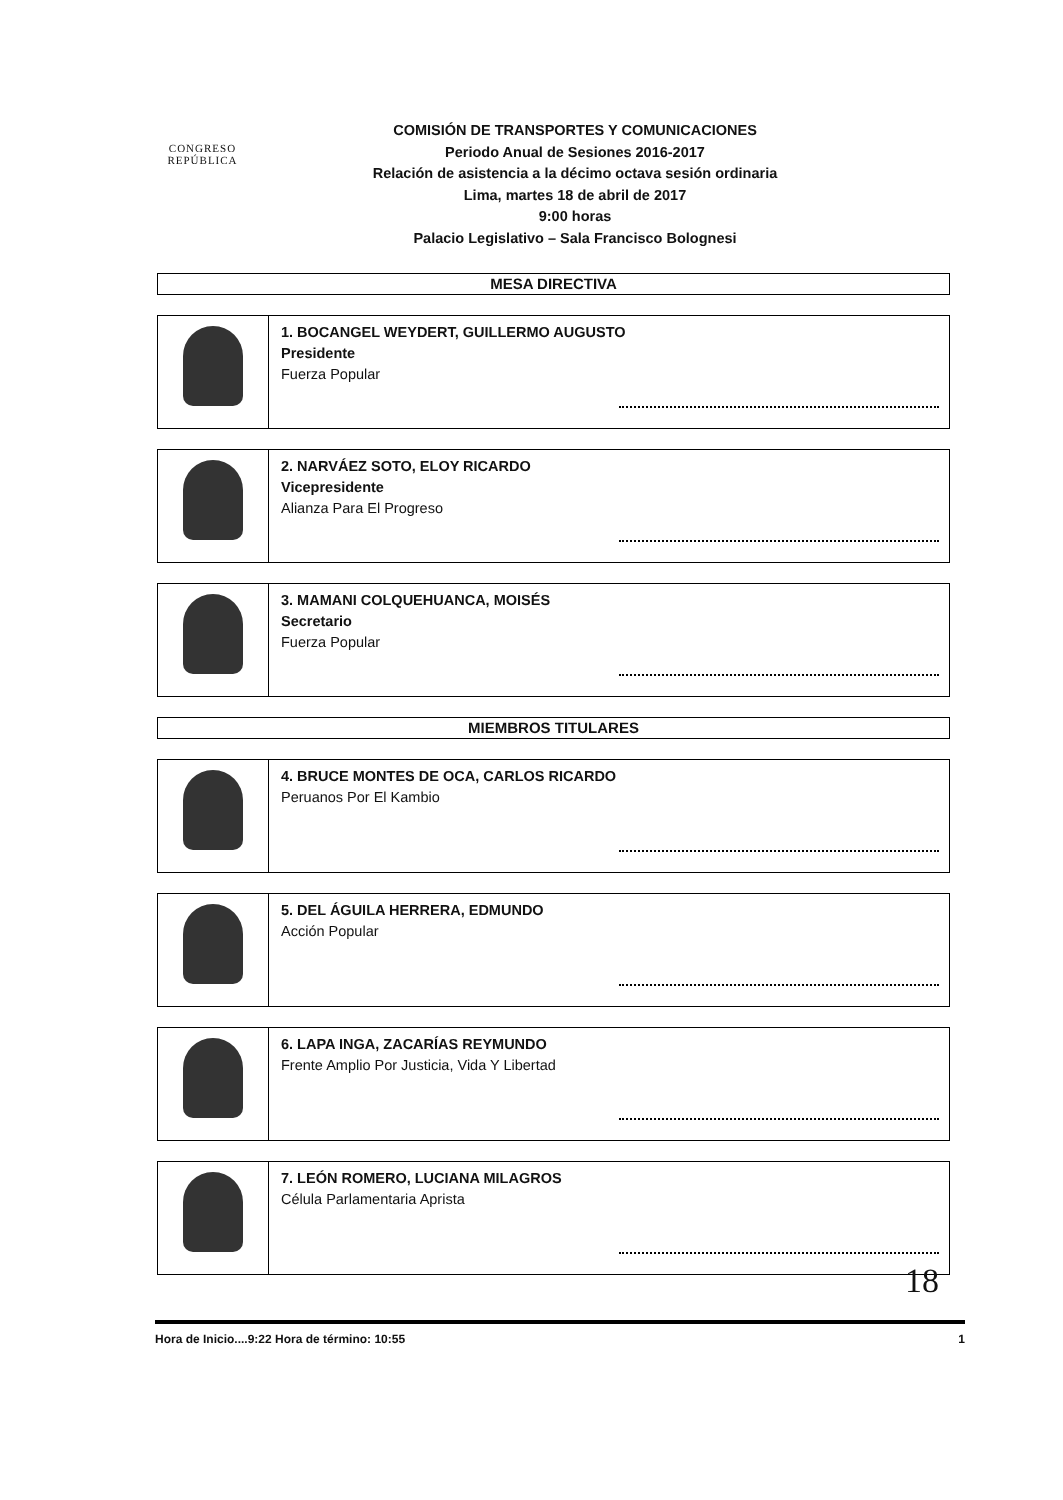CONGRESO
REPÚBLICA
COMISIÓN DE TRANSPORTES Y COMUNICACIONES
Periodo Anual de Sesiones 2016-2017
Relación de asistencia a la décimo octava sesión ordinaria
Lima, martes 18 de abril de 2017
9:00 horas
Palacio Legislativo – Sala Francisco Bolognesi
MESA DIRECTIVA
| | 1. BOCANGEL WEYDERT, GUILLERMO AUGUSTO Presidente Fuerza Popular |
| | 2. NARVÁEZ SOTO, ELOY RICARDO Vicepresidente Alianza Para El Progreso |
| | 3. MAMANI COLQUEHUANCA, MOISÉS Secretario Fuerza Popular |
MIEMBROS TITULARES
| | 4. BRUCE MONTES DE OCA, CARLOS RICARDO Peruanos Por El Kambio |
| | 5. DEL ÁGUILA HERRERA, EDMUNDO Acción Popular |
| | 6. LAPA INGA, ZACARÍAS REYMUNDO Frente Amplio Por Justicia, Vida Y Libertad |
| | 7. LEÓN ROMERO, LUCIANA MILAGROS Célula Parlamentaria Aprista |
18
Hora de Inicio....9:22 Hora de término: 10:55 1